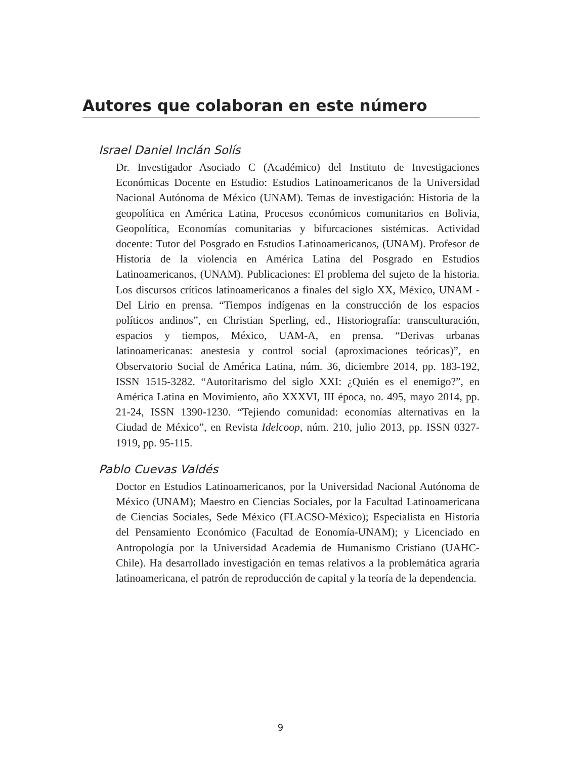Autores que colaboran en este número
Israel Daniel Inclán Solís
Dr. Investigador Asociado C (Académico) del Instituto de Investigaciones Económicas Docente en Estudio: Estudios Latinoamericanos de la Universidad Nacional Autónoma de México (UNAM). Temas de investigación: Historia de la geopolítica en América Latina, Procesos económicos comunitarios en Bolivia, Geopolítica, Economías comunitarias y bifurcaciones sistémicas. Actividad docente: Tutor del Posgrado en Estudios Latinoamericanos, (UNAM). Profesor de Historia de la violencia en América Latina del Posgrado en Estudios Latinoamericanos, (UNAM). Publicaciones: El problema del sujeto de la historia. Los discursos críticos latinoamericanos a finales del siglo XX, México, UNAM - Del Lirio en prensa. “Tiempos indígenas en la construcción de los espacios políticos andinos”, en Christian Sperling, ed., Historiografía: transculturación, espacios y tiempos, México, UAM-A, en prensa. “Derivas urbanas latinoamericanas: anestesia y control social (aproximaciones teóricas)”, en Observatorio Social de América Latina, núm. 36, diciembre 2014, pp. 183-192, ISSN 1515-3282. “Autoritarismo del siglo XXI: ¿Quién es el enemigo?”, en América Latina en Movimiento, año XXXVI, III época, no. 495, mayo 2014, pp. 21-24, ISSN 1390-1230. “Tejiendo comunidad: economías alternativas en la Ciudad de México”, en Revista Idelcoop, núm. 210, julio 2013, pp. ISSN 0327- 1919, pp. 95-115.
Pablo Cuevas Valdés
Doctor en Estudios Latinoamericanos, por la Universidad Nacional Autónoma de México (UNAM); Maestro en Ciencias Sociales, por la Facultad Latinoamericana de Ciencias Sociales, Sede México (FLACSO-México); Especialista en Historia del Pensamiento Económico (Facultad de Eonomía-UNAM); y Licenciado en Antropología por la Universidad Academia de Humanismo Cristiano (UAHC-Chile). Ha desarrollado investigación en temas relativos a la problemática agraria latinoamericana, el patrón de reproducción de capital y la teoría de la dependencia.
9